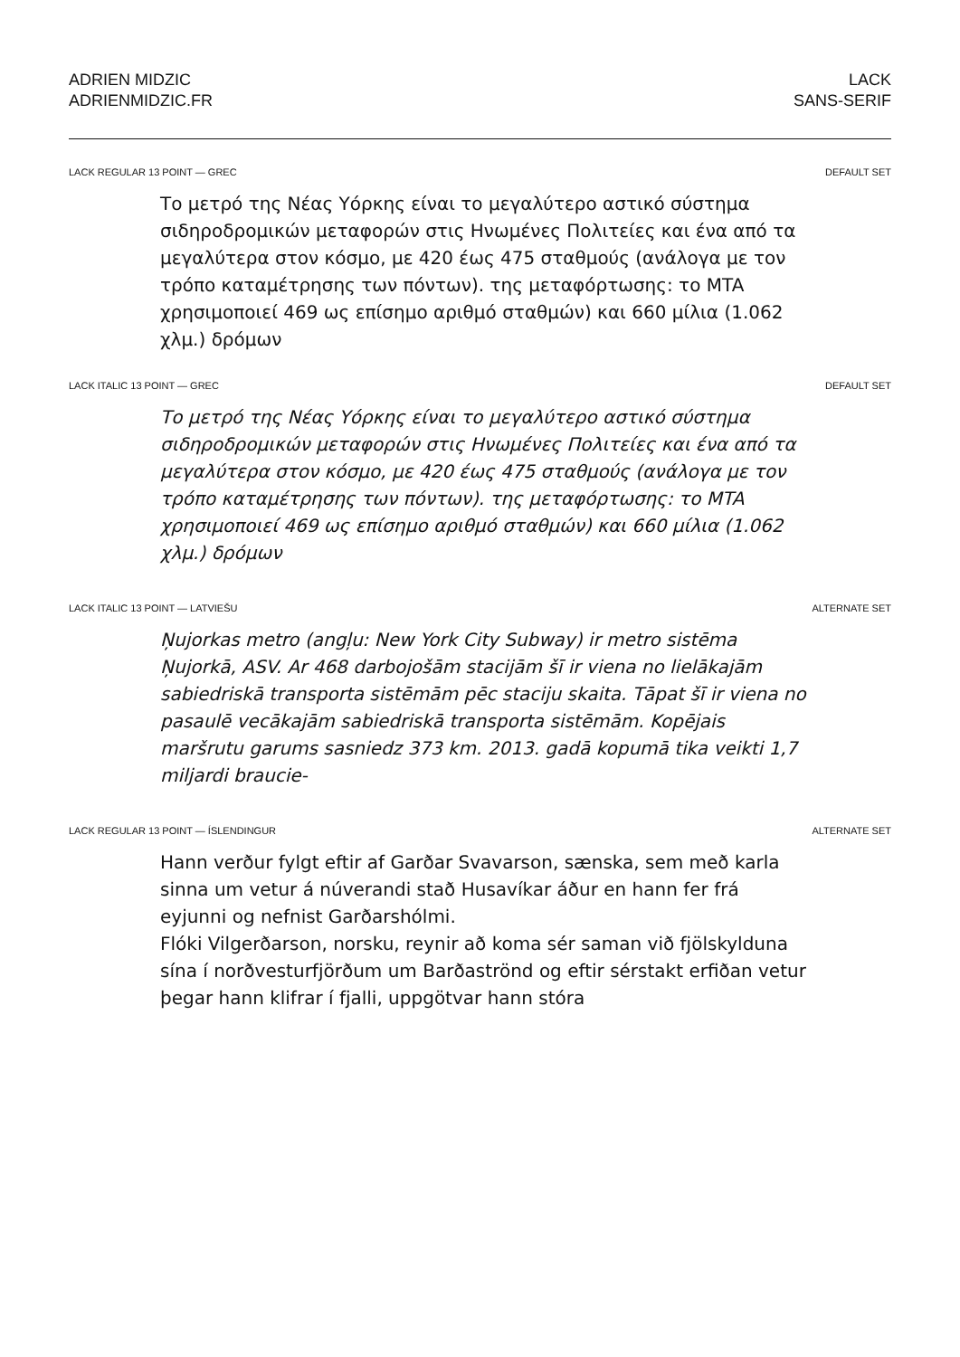ADRIEN MIDZIC
ADRIENMIDZIC.FR
LACK
SANS-SERIF
LACK REGULAR 13 POINT — GREC DEFAULT SET
Το μετρό της Νέας Υόρκης είναι το μεγαλύτερο αστικό σύστημα σιδηροδρομικών μεταφορών στις Ηνωμένες Πολιτείες και ένα από τα μεγαλύτερα στον κόσμο, με 420 έως 475 σταθμούς (ανάλογα με τον τρόπο καταμέτρησης των πόντων). της μεταφόρτωσης: το MTA χρησιμοποιεί 469 ως επίσημο αριθμό σταθμών) και 660 μίλια (1.062 χλμ.) δρόμων
LACK ITALIC 13 POINT — GREC DEFAULT SET
Το μετρό της Νέας Υόρκης είναι το μεγαλύτερο αστικό σύστημα σιδηροδρομικών μεταφορών στις Ηνωμένες Πολιτείες και ένα από τα μεγαλύτερα στον κόσμο, με 420 έως 475 σταθμούς (ανάλογα με τον τρόπο καταμέτρησης των πόντων). της μεταφόρτωσης: το MTA χρησιμοποιεί 469 ως επίσημο αριθμό σταθμών) και 660 μίλια (1.062 χλμ.) δρόμων
LACK ITALIC 13 POINT — LATVIEŠU ALTERNATE SET
Ņujorkas metro (angļu: New York City Subway) ir metro sistēma Ņujorkā, ASV. Ar 468 darbojošām stacijām šī ir viena no lielākajām sabiedriskā transporta sistēmām pēc staciju skaita. Tāpat šī ir viena no pasaulē vecākajām sabiedriskā transporta sistēmām. Kopējais maršrutu garums sasniedz 373 km. 2013. gadā kopumā tika veikti 1,7 miljardi braucie-
LACK REGULAR 13 POINT — ÍSLENDINGUR ALTERNATE SET
Hann verður fylgt eftir af Garðar Svavarson, sænska, sem með karla sinna um vetur á núverandi stað Husavíkar áður en hann fer frá eyjunni og nefnist Garðarshólmi.
Flóki Vilgerðarson, norsku, reynir að koma sér saman við fjölskylduna sína í norðvesturfjörðum um Barðaströnd og eftir sérstakt erfiðan vetur þegar hann klifrar í fjalli, uppgötvar hann stóra